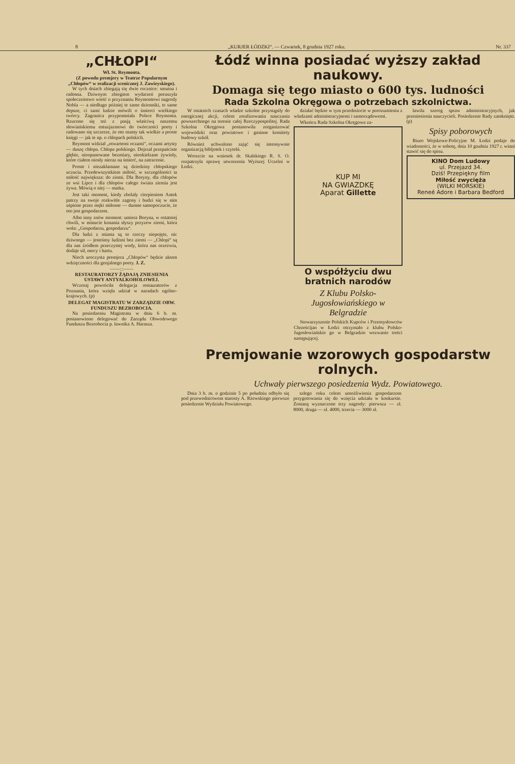8 „KURJER ŁÓDZKI“. — Czwartek, 8 grudnia 1927 roku. Nr. 337
„CHŁOPI“
Wł. St. Reymonta.
(Z powodu premjery w Teatrze Popularnym „Chłopów“ w realizacji scenicznej J. Zawieyskiego).
W tych dniach zbiegają się dwie rocznice: smutna i radosna. Dziwnym zbiegiem wydarzeń poruszyła społeczeństwo wieść o przyznaniu Reymontowi nagrody Nobla — a niedługo później te same dzienniki, te same depsze, ci sami ludzie mówili o śmierci wielkiego twórcy. Zagranica przypomniała Polsce Reymonta. Rzucono się też z pasją właściwą naszemu słowiańskiemu entuzjazmowi do twórczości poety i radowano się szczerze, że oto mamy tak wielkie a proste księgi — jak te np. o chłopach polskich.
Reymont widział „otwartemi oczami“, oczami artysty — duszę chłopa. Chłopa polskiego. Dojrzał przepaściste głębie, nieopanowane bezmiary, nieokiełzane żywioły, które ciałem niosły nieraz na śmierć, na zatracenie.
Proste i niezakłamane są dziedziny chłopskiego uczucia. Przedewszystkiem miłość, w szczególności ta miłość największa: do ziemi. Dla Boryny, dla chłopów ze wsi Lipce i dla chłopów całego świata ziemia jest żywa. Mówią o niej — matka.
Jest taki moment, kiedy zbolały cierpieniem Antek patrzy na swoje rozkwitłe zagony i budzi się w nim uśpione przez męki miłosne — dumne samopoczucie, że oto jest gospodarzem.
Albo inny znów moment: umiera Boryna, w ostatniej chwili, w minucie konania słyszy przyzew ziemi, która woła: „Gospodarzu, gospodarzu“.
Dla ludzi z miasta są to rzeczy niepojęte, nic dziwnego — jesteśmy ludźmi bez ziemi — „Chłopi“ są dla nas źródłem przeczystej wody, która nas orzeźwia, dodaje sił, mocy i hartu.
Niech uroczysta premjera „Chłopów“ będzie aktem wdzięczności dla genjalnego poety. J. Z.
——:::——
RESTAURATORZY ŻĄDAJĄ ZNIESIENIA USTAWY ANTYALKOHOLOWEJ.
Wczoraj powróciła delegacja restauratorów z Poznania, która wzięła udział w naradach ogólno-krajowych. (p)
DELEGAT MAGISTRATU W ZARZĄDZIE OBW. FUNDUSZU BEZROBOCIA.
Na posiedzeniu Magistratu w dniu 6 b. m. postanowiono delegować do Zarządu Obwodowego Funduszu Bezrobocia p. ławnika A. Harasza.
Łódź winna posiadać wyższy zakład naukowy.
Domaga się tego miasto o 600 tys. ludności
Rada Szkolna Okręgowa o potrzebach szkolnictwa.
W ostatnich czasach władze szkolne przystąpiły do energicznej akcji, celem zrealizowania nauczania powszechnego na terenie całej Rzeczypospolitej. Rada Szkolna Okręgowa postanowiła zorganizować wojewódzki oraz powiatowe i gminne komitety budowy szkół.
Również uchwalono zająć się intensywnie organizacją bibljotek i czytelń.
Wreszcie na wniosek dr. Skalskiego R. S. O. rozpatrzyła sprawę utworzenia Wyższej Uczelni w Łodzi.
działać będzie w tym przedmiocie w porozumieniu z władzami administracyjnemi i samorządowemi.
Wkońcu Rada Szkolna Okręgowa za-
KUP MI
NA GWIAZDKĘ
Aparat Gillette
O współżyciu dwu bratnich narodów
Z Klubu Polsko-Jugosłowiańskiego w Belgradzie
Stowarzyszenie Polskich Kupców i Przemysłowców Chrześcijan w Łodzi otrzymało z klubu Polsko-Jugosłowiańskie go w Belgradzie wezwanie treści następującej.
ławiła szereg spraw administracyjnych, jak przeniesienia nauczycieli. Posiedzenie Rady zamknięto. (p)
Spisy poborowych
Biuro Wojskowe-Policyjne M. Łodzi podaje do wiadomości, że w sobotę, dnia 10 grudnia 1927 r. winni stawić się do spisu.
KINO Dom Ludowy
ul. Przejazd 34.
Dziś! Przepiękny film
Miłość zwycięża
(WILKI MORSKIE)
Reneé Adore i Barbara Bedford
Premjowanie wzorowych gospodarstw rolnych.
Uchwały pierwszego posiedzenia Wydz. Powiatowego.
Dnia 3 b. m. o godzinie 5 po południu odbyło się pod przewodnictwem starosty A. Rżewskiego pierwsze posiedzenie Wydziału Powiatowego.
szłego roku celem umożliwienia gospodarzom przygotowania się do wzięcia udziału w konkursie. Zostaną wyznaczone trzy nagrody: pierwsza — zł. 8000, druga — zł. 4000, trzecia — 3000 zł.